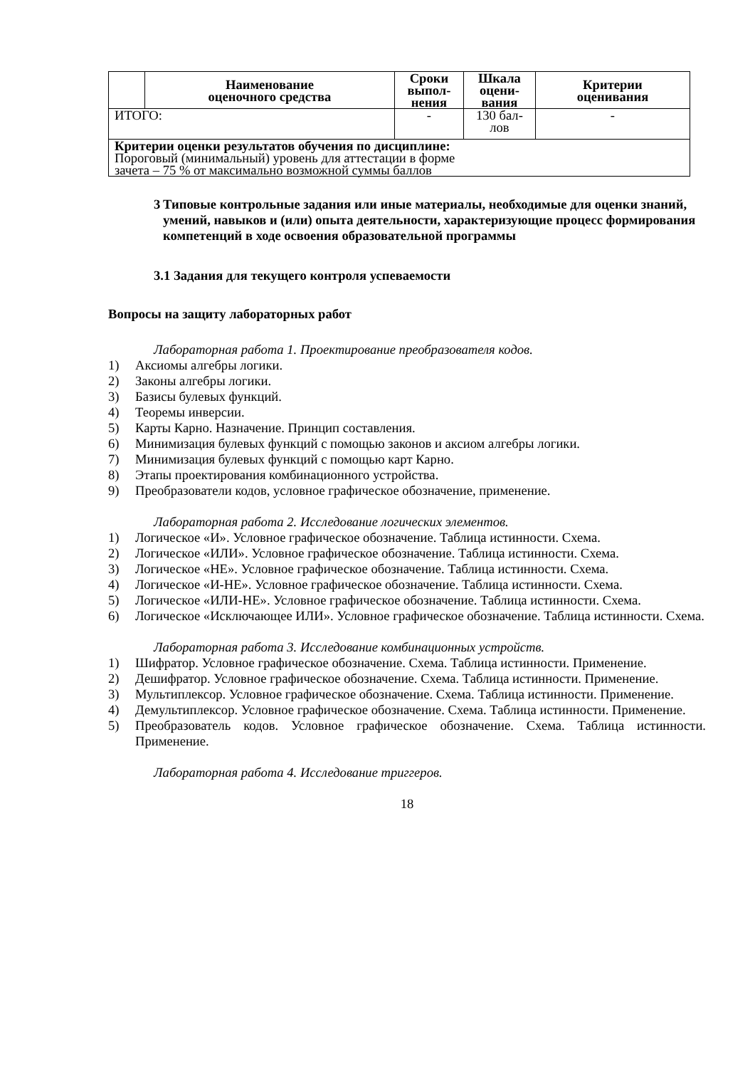| | Наименование оценочного средства | Сроки выпол- нения | Шкала оцени- вания | Критерии оценивания |
| --- | --- | --- | --- | --- |
| ИТОГО: | | - | 130 бал- лов | - |
| Критерии оценки результатов обучения по дисциплине: Пороговый (минимальный) уровень для аттестации в форме зачета – 75 % от максимально возможной суммы баллов | | | | |
3 Типовые контрольные задания или иные материалы, необходимые для оценки знаний, умений, навыков и (или) опыта деятельности, характеризующие процесс формирования компетенций в ходе освоения образовательной программы
3.1 Задания для текущего контроля успеваемости
Вопросы на защиту лабораторных работ
Лабораторная работа 1. Проектирование преобразователя кодов.
1) Аксиомы алгебры логики.
2) Законы алгебры логики.
3) Базисы булевых функций.
4) Теоремы инверсии.
5) Карты Карно. Назначение. Принцип составления.
6) Минимизация булевых функций с помощью законов и аксиом алгебры логики.
7) Минимизация булевых функций с помощью карт Карно.
8) Этапы проектирования комбинационного устройства.
9) Преобразователи кодов, условное графическое обозначение, применение.
Лабораторная работа 2. Исследование логических элементов.
1) Логическое «И». Условное графическое обозначение. Таблица истинности. Схема.
2) Логическое «ИЛИ». Условное графическое обозначение. Таблица истинности. Схема.
3) Логическое «НЕ». Условное графическое обозначение. Таблица истинности. Схема.
4) Логическое «И-НЕ». Условное графическое обозначение. Таблица истинности. Схема.
5) Логическое «ИЛИ-НЕ». Условное графическое обозначение. Таблица истинности. Схема.
6) Логическое «Исключающее ИЛИ». Условное графическое обозначение. Таблица истинности. Схема.
Лабораторная работа 3. Исследование комбинационных устройств.
1) Шифратор. Условное графическое обозначение. Схема. Таблица истинности. Применение.
2) Дешифратор. Условное графическое обозначение. Схема. Таблица истинности. Применение.
3) Мультиплексор. Условное графическое обозначение. Схема. Таблица истинности. Применение.
4) Демультиплексор. Условное графическое обозначение. Схема. Таблица истинности. Применение.
5) Преобразователь кодов. Условное графическое обозначение. Схема. Таблица истинности. Применение.
Лабораторная работа 4. Исследование триггеров.
18